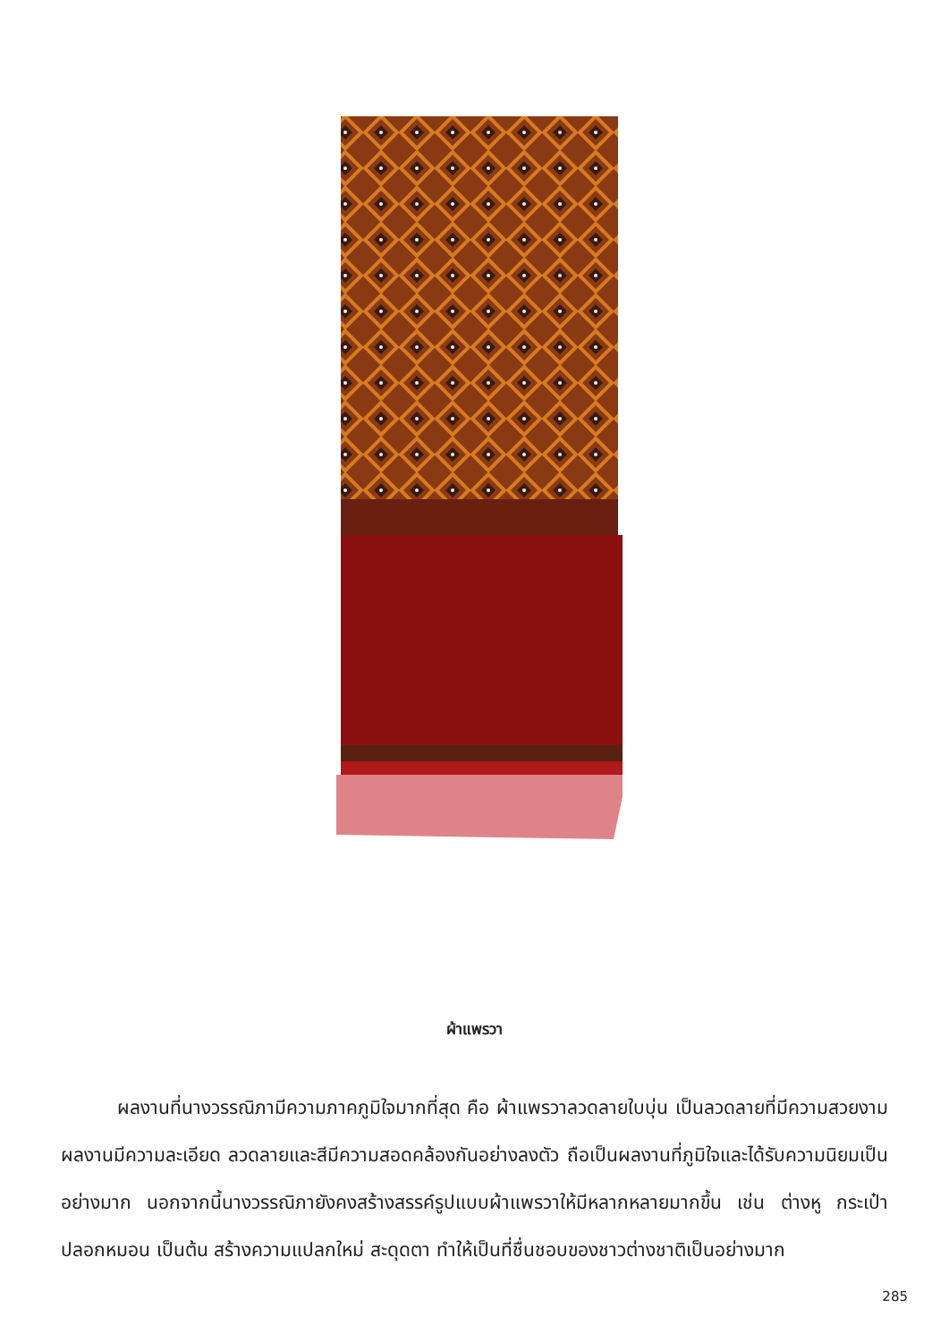ผ้าแพรวา
ผลงานที่นางวรรณิภามีความภาคภูมิใจมากที่สุด คือ ผ้าแพรวาลวดลายใบบุ่น เป็นลวดลายที่มีความสวยงาม ผลงานมีความละเอียด ลวดลายและสีมีความสอดคล้องกันอย่างลงตัว ถือเป็นผลงานที่ภูมิใจและได้รับความนิยมเป็นอย่างมาก นอกจากนี้นางวรรณิภายังคงสร้างสรรค์รูปแบบผ้าแพรวาให้มีหลากหลายมากขึ้น เช่น ต่างหู กระเป๋า ปลอกหมอน เป็นต้น สร้างความแปลกใหม่ สะดุดตา ทำให้เป็นที่ชื่นชอบของชาวต่างชาติเป็นอย่างมาก
285